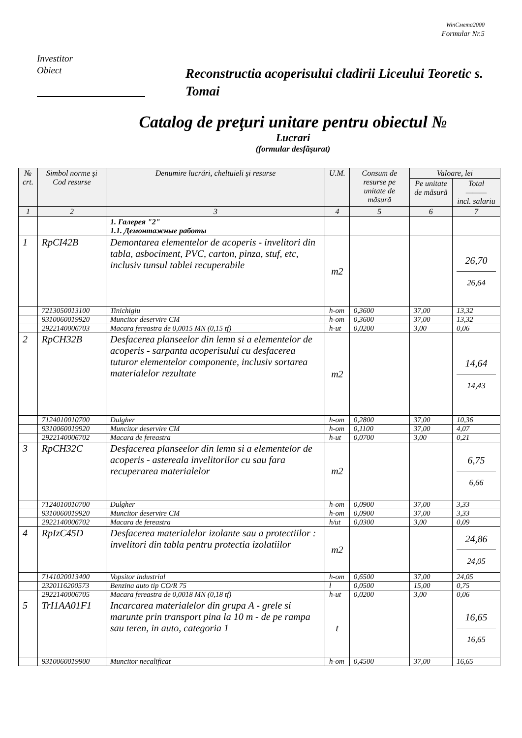WinСмета2000
Formular Nr.5
Investitor
Obiect
Reconstructia acoperisului cladirii Liceului Teoretic s. Tomai
Catalog de preţuri unitare pentru obiectul №
Lucrari
(formular desfăşurat)
| № crt. | Simbol norme şi Cod resurse | Denumire lucrări, cheltuieli şi resurse | U.M. | Consum de resurse pe unitate de măsură | Valoare, lei | |
| --- | --- | --- | --- | --- | --- | --- |
| | | | | | Pe unitate de măsură | Total ——— incl. salariu |
| 1 | 2 | 3 | 4 | 5 | 6 | 7 |
| | | 1. Галерея "2" 1.1. Демонтажные работы | | | | |
| 1 | RpCI42B | Demontarea elementelor de acoperis - invelitori din tabla, asbociment, PVC, carton, pinza, stuf, etc, inclusiv tunsul tablei recuperabile | m2 | | | 26,70 26,64 |
| | 7213050013100 | Tinichigiu | h-om | 0,3600 | 37,00 | 13,32 |
| | 9310060019920 | Muncitor deservire CM | h-om | 0,3600 | 37,00 | 13,32 |
| | 2922140006703 | Macara fereastra de 0,0015 MN (0,15 tf) | h-ut | 0,0200 | 3,00 | 0,06 |
| 2 | RpCH32B | Desfacerea planseelor din lemn si a elementelor de acoperis - sarpanta acoperisului cu desfacerea tuturor elementelor componente, inclusiv sortarea materialelor rezultate | m2 | | | 14,64 14,43 |
| | 7124010010700 | Dulgher | h-om | 0,2800 | 37,00 | 10,36 |
| | 9310060019920 | Muncitor deservire CM | h-om | 0,1100 | 37,00 | 4,07 |
| | 2922140006702 | Macara de fereastra | h-ut | 0,0700 | 3,00 | 0,21 |
| 3 | RpCH32C | Desfacerea planseelor din lemn si a elementelor de acoperis - astereala invelitorilor cu sau fara recuperarea materialelor | m2 | | | 6,75 6,66 |
| | 7124010010700 | Dulgher | h-om | 0,0900 | 37,00 | 3,33 |
| | 9310060019920 | Muncitor deservire CM | h-om | 0,0900 | 37,00 | 3,33 |
| | 2922140006702 | Macara de fereastra | h/ut | 0,0300 | 3,00 | 0,09 |
| 4 | RpIzC45D | Desfacerea materialelor izolante sau a protectiilor : invelitori din tabla pentru protectia izolatiilor | m2 | | | 24,86 24,05 |
| | 7141020013400 | Vopsitor industrial | h-om | 0,6500 | 37,00 | 24,05 |
| | 2320116200573 | Benzina auto tip CO/R 75 | l | 0,0500 | 15,00 | 0,75 |
| | 2922140006705 | Macara fereastra de 0,0018 MN (0,18 tf) | h-ut | 0,0200 | 3,00 | 0,06 |
| 5 | TrI1AA01F1 | Incarcarea materialelor din grupa A - grele si marunte prin transport pina la 10 m - de pe rampa sau teren, in auto, categoria 1 | t | | | 16,65 16,65 |
| | 9310060019900 | Muncitor necalificat | h-om | 0,4500 | 37,00 | 16,65 |